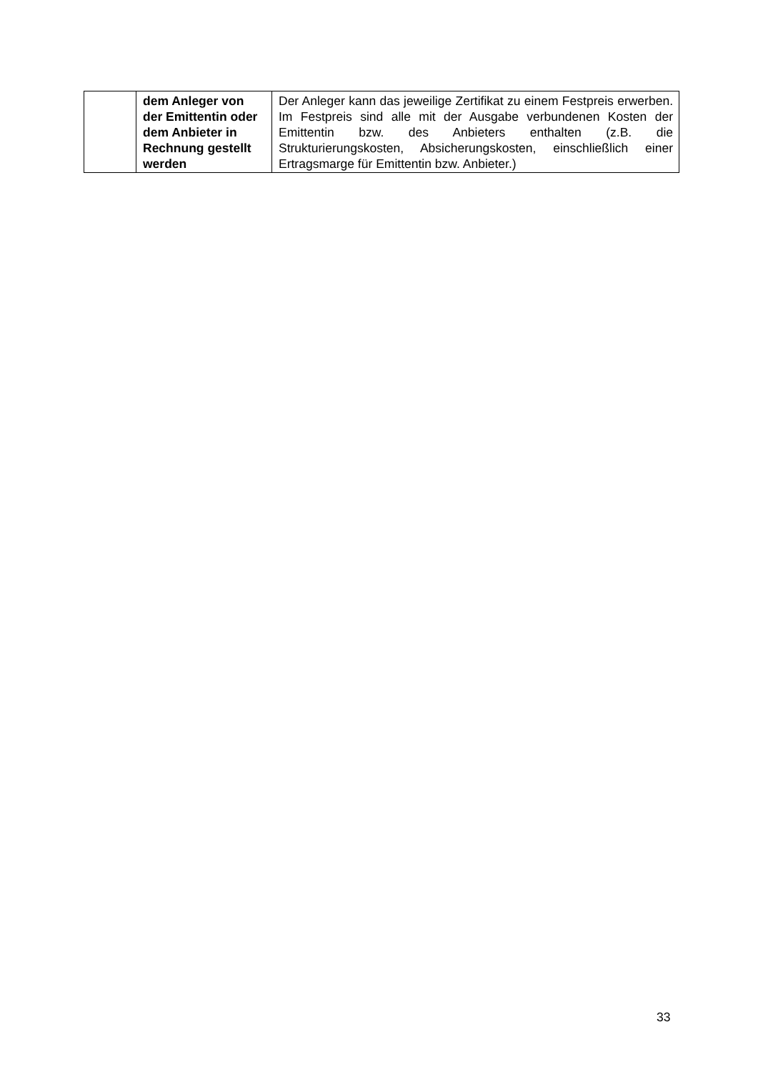| | dem Anleger von der Emittentin oder dem Anbieter in Rechnung gestellt werden | Der Anleger kann das jeweilige Zertifikat zu einem Festpreis erwerben. Im Festpreis sind alle mit der Ausgabe verbundenen Kosten der Emittentin bzw. des Anbieters enthalten (z.B. die Strukturierungskosten, Absicherungskosten, einschließlich einer Ertragsmarge für Emittentin bzw. Anbieter.) |
33